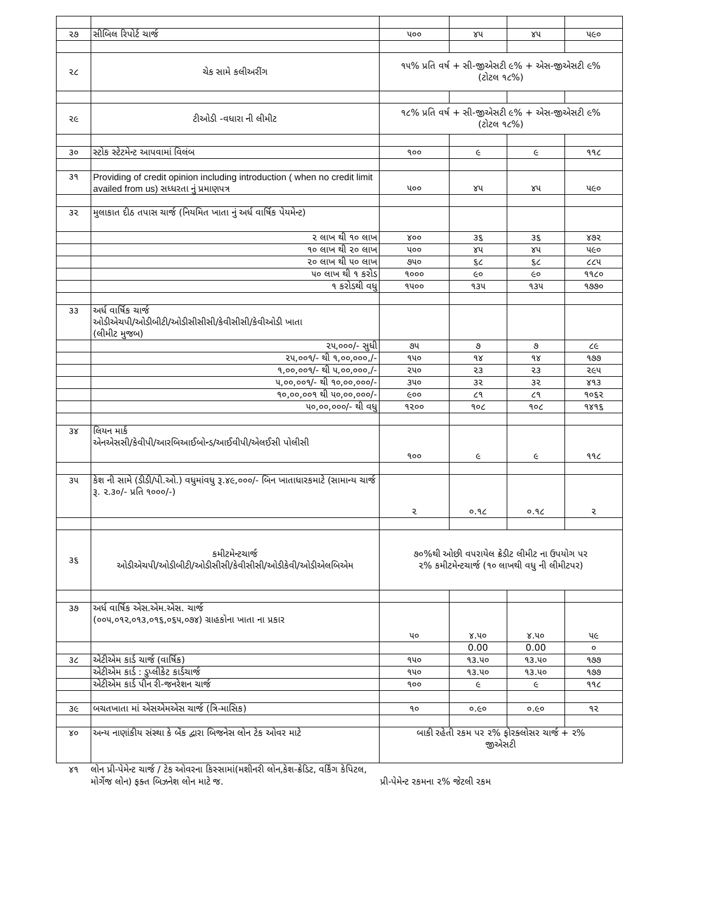| ૨૭ | સીબિલ રિપોર્ટ ચાર્જ | ૫૦૦ | ૪૫ | ૪૫ | ૫૯૦ |
| ૨૮ | ચેક સામે કલીઅરીંગ | ૧૫% પ્રતિ વર્ષ + સી-જીએસટી ૯% + એસ-જીએસટી ૯% (ટોટલ ૧૮%) | | | |
| ૨૯ | ટીઓડી -વધારા ની લીમીટ | ૧૮% પ્રતિ વર્ષ + સી-જીએસટી ૯% + એસ-જીએસટી ૯% (ટોટલ ૧૮%) | | | |
| ૩૦ | સ્ટોક સ્ટેટમેન્ટ આપવામાં વિલંબ | ૧૦૦ | ૯ | ૯ | ૧૧૮ |
| ૩૧ | Providing of credit opinion including introduction ( when no credit limit availed from us) સધ્ધરતા નું પ્રમાણપત્ર | ૫૦૦ | ૪૫ | ૪૫ | ૫૯૦ |
| ૩૨ | મુલાકાત દીઠ તપાસ ચાર્જ (નિયમિત ખાતા નું અર્ધ વાર્ષિક પેયમેન્ટ) | | | | |
| | ૨ લાખ થી ૧૦ લાખ | ૪૦૦ | ૩૬ | ૩૬ | ૪૭૨ |
| | ૧૦ લાખ થી ૨૦ લાખ | ૫૦૦ | ૪૫ | ૪૫ | ૫૯૦ |
| | ૨૦ લાખ થી ૫૦ લાખ | ૭૫૦ | ૬૮ | ૬૮ | ૮૮૫ |
| | ૫૦ લાખ થી ૧ કરોડ | ૧૦૦૦ | ૯૦ | ૯૦ | ૧૧૮૦ |
| | ૧ કરોડથી વધુ | ૧૫૦૦ | ૧૩૫ | ૧૩૫ | ૧૭૭૦ |
| ૩૩ | અર્ધ વાર્ષિક ચાર્જ ઓડીએચપી/ઓડીબીટી/ઓડીસીસીસી/કેવીસીસી/કેવીઓડી ખાતા (લીમીટ મુજબ) | | | | |
| | ૨૫,૦૦૦/- સુધી | ૭૫ | ૭ | ૭ | ૮૯ |
| | ૨૫,૦૦૧/- થી ૧,૦૦,૦૦૦,/- | ૧૫૦ | ૧૪ | ૧૪ | ૧૭૭ |
| | ૧,૦૦,૦૦૧/- થી ૫,૦૦,૦૦૦,/- | ૨૫૦ | ૨૩ | ૨૩ | ૨૯૫ |
| | ૫,૦૦,૦૦૧/- થી ૧૦,૦૦,૦૦૦/- | ૩૫૦ | ૩૨ | ૩૨ | ૪૧૩ |
| | ૧૦,૦૦,૦૦૧ થી ૫૦,૦૦,૦૦૦/- | ૯૦૦ | ૮૧ | ૮૧ | ૧૦૬૨ |
| | ૫૦,૦૦,૦૦૦/- થી વધુ | ૧૨૦૦ | ૧૦૮ | ૧૦૮ | ૧૪૧૬ |
| ૩૪ | લિયન માર્ક એનએસસી/કેવીપી/આરબિઆઈબોન્ડ/આઈવીપી/એલઈસી પોલીસી | ૧૦૦ | ૯ | ૯ | ૧૧૮ |
| ૩૫ | કેશ ની સામે (ડીડી/પી.ઓ.) વધુમાંવધુ રૂ.૪૯,૦૦૦/- બિન ખાતાધારકમાટે (સામાન્ય ચાર્જ રૂ. ૨.૩૦/- પ્રતિ ૧૦૦૦/-) | ૨ | ૦.૧૮ | ૦.૧૮ | ૨ |
| ૩૬ | કમીટમેન્ટચાર્જ ઓડીએચપી/ઓડીબીટી/ઓડીસીસી/કેવીસીસી/ઓડીકેવી/ઓડીએલબિએમ | ૭૦%થી ઓછી વપરાયેલ ક્રેડીટ લીમીટ ના ઉપયોગ પર ૨% કમીટમેન્ટચાર્જ (૧૦ લાખથી વધુ ની લીમીટપર) | | | |
| ૩૭ | અર્ધ વાર્ષિક એસ.એમ.એસ. ચાર્જ (૦૦૫,૦૧૨,૦૧૩,૦૧૬,૦૬૫,૦૭૪) ગ્રાહકોના ખાતા ના પ્રકાર | ૫૦ | ૪.૫૦ | ૪.૫૦ | ૫૯ |
| | | | 0.00 | 0.00 | ૦ |
| ૩૮ | એટીએમ કાર્ડ ચાર્જ (વાર્ષિક) | ૧૫૦ | ૧૩.૫૦ | ૧૩.૫૦ | ૧૭૭ |
| | એટીએમ કાર્ડ : ડુપ્લીકેટ કાર્ડચાર્જ | ૧૫૦ | ૧૩.૫૦ | ૧૩.૫૦ | ૧૭૭ |
| | એટીએમ કાર્ડ પીન રી-જનરેશન ચાર્જ | ૧૦૦ | ૯ | ૯ | ૧૧૮ |
| ૩૯ | બચતખાતા માં એસએમએસ ચાર્જ (ત્રિ-માસિક) | ૧૦ | ૦.૯૦ | ૦.૯૦ | ૧૨ |
| ૪૦ | અન્ય નાણાંકીય સંસ્થા કે બેંક દ્વારા બિજનેસ લોન ટેક ઓવર માટે | બાકી રહેતી રકમ પર ૨% ફોરક્લોસર ચાર્જ + ૨% જીએસટી | | | |
૪૧ લોન પ્રી-પેમેન્ટ ચાર્જ / ટેક ઓવરના કિસ્સામાં(મશીનરી લોન,કેશ-ક્રેડિટ, વર્કિંગ કેપિટલ, મોર્ગેજ લોન) ફક્ત બિઝનેશ લોન માટે જ.
પ્રી-પેમેન્ટ રકમના ૨% જેટલી રકમ